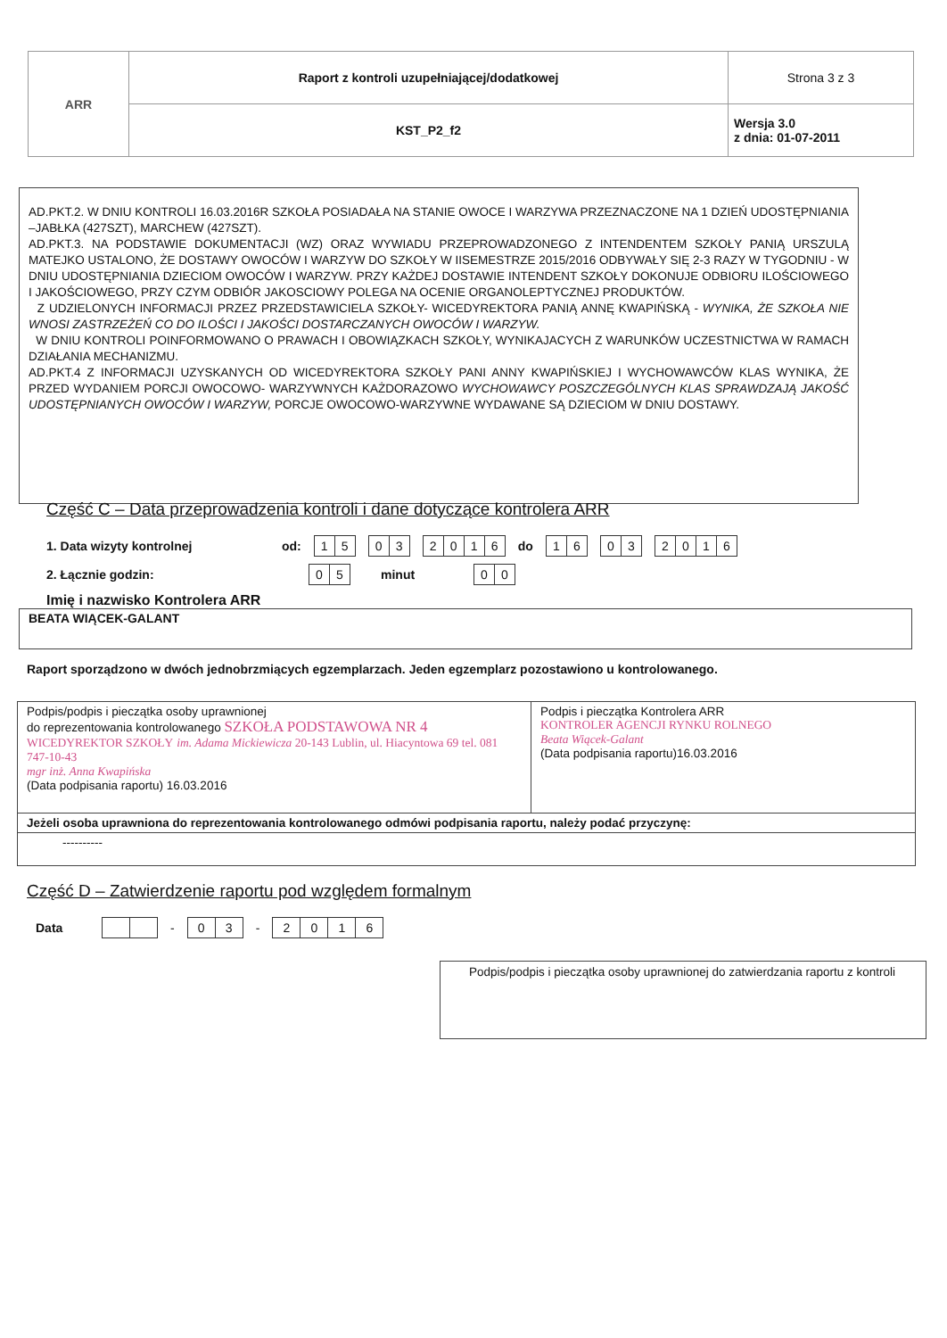| ARR | Raport z kontroli uzupełniającej/dodatkowej | Strona 3 z 3 |
| | KST_P2_f2 | Wersja 3.0 z dnia: 01-07-2011 |
AD.PKT.2. W DNIU KONTROLI 16.03.2016R SZKOŁA POSIADAŁA NA STANIE OWOCE I WARZYWA PRZEZNACZONE NA 1 DZIEŃ UDOSTĘPNIANIA –JABŁKA (427SZT), MARCHEW (427SZT).
AD.PKT.3. NA PODSTAWIE DOKUMENTACJI (WZ) ORAZ WYWIADU PRZEPROWADZONEGO Z INTENDENTEM SZKOŁY PANIĄ URSZULĄ MATEJKO USTALONO, ŻE DOSTAWY OWOCÓW I WARZYW DO SZKOŁY W IISEMESTRZE 2015/2016 ODBYWAŁY SIĘ 2-3 RAZY W TYGODNIU - W DNIU UDOSTĘPNIANIA DZIECIOM OWOCÓW I WARZYW. PRZY KAŻDEJ DOSTAWIE INTENDENT SZKOŁY DOKONUJE ODBIORU ILOŚCIOWEGO I JAKOŚCIOWEGO, PRZY CZYM ODBIÓR JAKOSCIOWY POLEGA NA OCENIE ORGANOLEPTYCZNEJ PRODUKTÓW.
Z UDZIELONYCH INFORMACJI PRZEZ PRZEDSTAWICIELA SZKOŁY- WICEDYREKTORA PANIĄ ANNĘ KWAPIŃSKĄ - WYNIKA, ŻE SZKOŁA NIE WNOSI ZASTRZEŻEŃ CO DO ILOŚCI I JAKOŚCI DOSTARCZANYCH OWOCÓW I WARZYW.
W DNIU KONTROLI POINFORMOWANO O PRAWACH I OBOWIĄZKACH SZKOŁY, WYNIKAJACYCH Z WARUNKÓW UCZESTNICTWA W RAMACH DZIAŁANIA MECHANIZMU.
AD.PKT.4 Z INFORMACJI UZYSKANYCH OD WICEDYREKTORA SZKOŁY PANI ANNY KWAPIŃSKIEJ I WYCHOWAWCÓW KLAS WYNIKA, ŻE PRZED WYDANIEM PORCJI OWOCOWO- WARZYWNYCH KAŻDORAZOWO WYCHOWAWCY POSZCZEGÓLNYCH KLAS SPRAWDZAJĄ JAKOŚĆ UDOSTĘPNIANYCH OWOCÓW I WARZYW, PORCJE OWOCOWO-WARZYWNE WYDAWANE SĄ DZIECIOM W DNIU DOSTAWY.
Część C – Data przeprowadzenia kontroli i dane dotyczące kontrolera ARR
1. Data wizyty kontrolnej od: 15 03 2016 do 16 03 2016
2. Łącznie godzin: 05 minut 00
Imię i nazwisko Kontrolera ARR
BEATA WIĄCEK-GALANT
Raport sporządzono w dwóch jednobrzmiących egzemplarzach. Jeden egzemplarz pozostawiono u kontrolowanego.
| Podpis/podpis i pieczątka osoby uprawnionej do reprezentowania kontrolowanego SZKOŁA PODSTAWOWA NR 4 WICEDYREKTOR SZKOŁY im. Adama Mickiewicza 20-143 Lublin, ul. Hiacyntowa 69 tel. 081 747-10-43 mgr inż. Anna Kwapińska (Data podpisania raportu) 16.03.2016 | Podpis i pieczątka Kontrolera ARR KONTROLER AGENCJI RYNKU ROLNEGO Beata Wiącek-Galant (Data podpisania raportu)16.03.2016 |
| Jeżeli osoba uprawniona do reprezentowania kontrolowanego odmówi podpisania raportu, należy podać przyczynę: | |
| ---------- | |
Część D – Zatwierdzenie raportu pod względem formalnym
Data - 03 - 2016
Podpis/podpis i pieczątka osoby uprawnionej do zatwierdzania raportu z kontroli